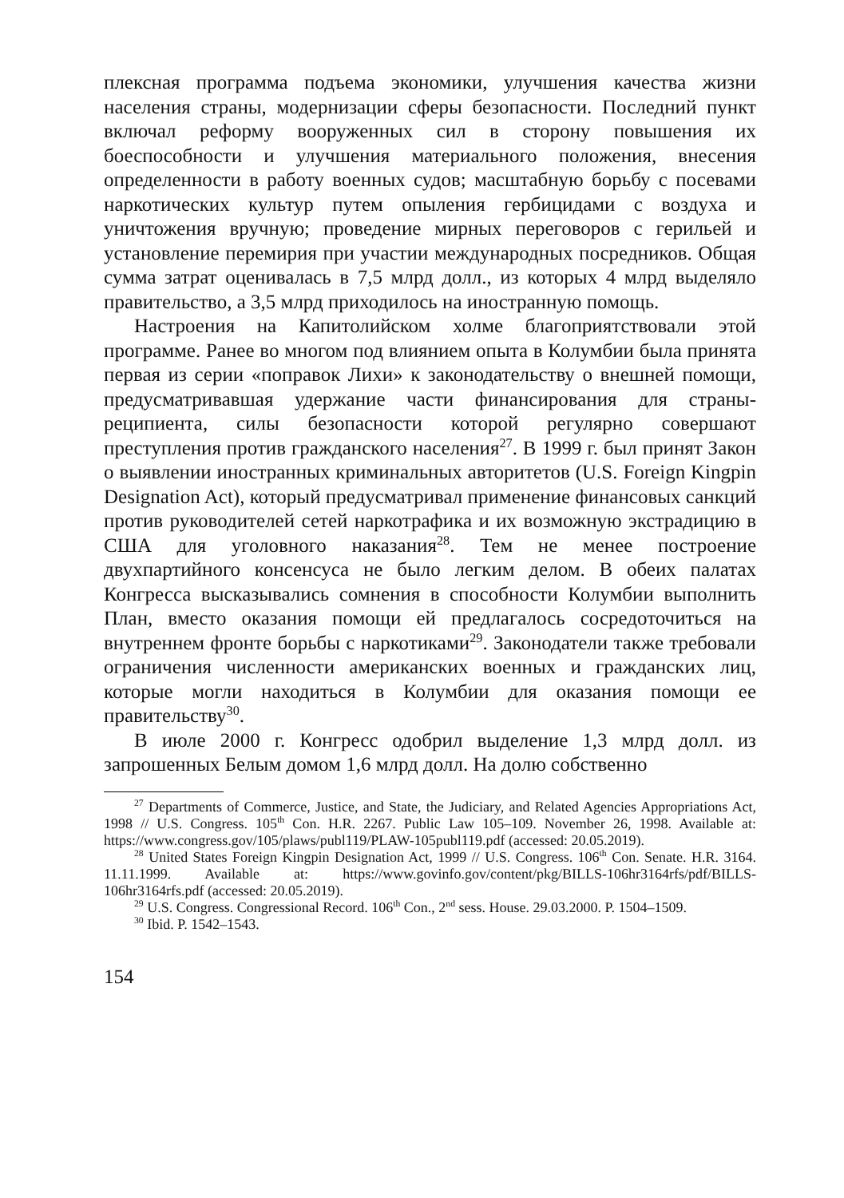плексная программа подъема экономики, улучшения качества жизни населения страны, модернизации сферы безопасности. Последний пункт включал реформу вооруженных сил в сторону повышения их боеспособности и улучшения материального положения, внесения определенности в работу военных судов; масштабную борьбу с посевами наркотических культур путем опыления гербицидами с воздуха и уничтожения вручную; проведение мирных переговоров с герильей и установление перемирия при участии международных посредников. Общая сумма затрат оценивалась в 7,5 млрд долл., из которых 4 млрд выделяло правительство, а 3,5 млрд приходилось на иностранную помощь.
Настроения на Капитолийском холме благоприятствовали этой программе. Ранее во многом под влиянием опыта в Колумбии была принята первая из серии «поправок Лихи» к законодательству о внешней помощи, предусматривавшая удержание части финансирования для страны-реципиента, силы безопасности которой регулярно совершают преступления против гражданского населения<sup>27</sup>. В 1999 г. был принят Закон о выявлении иностранных криминальных авторитетов (U.S. Foreign Kingpin Designation Act), который предусматривал применение финансовых санкций против руководителей сетей наркотрафика и их возможную экстрадицию в США для уголовного наказания<sup>28</sup>. Тем не менее построение двухпартийного консенсуса не было легким делом. В обеих палатах Конгресса высказывались сомнения в способности Колумбии выполнить План, вместо оказания помощи ей предлагалось сосредоточиться на внутреннем фронте борьбы с наркотиками<sup>29</sup>. Законодатели также требовали ограничения численности американских военных и гражданских лиц, которые могли находиться в Колумбии для оказания помощи ее правительству<sup>30</sup>.
В июле 2000 г. Конгресс одобрил выделение 1,3 млрд долл. из запрошенных Белым домом 1,6 млрд долл. На долю собственно
<sup>27</sup> Departments of Commerce, Justice, and State, the Judiciary, and Related Agencies Appropriations Act, 1998 // U.S. Congress. 105<sup>th</sup> Con. H.R. 2267. Public Law 105–109. November 26, 1998. Available at: https://www.congress.gov/105/plaws/publ119/PLAW-105publ119.pdf (accessed: 20.05.2019).
<sup>28</sup> United States Foreign Kingpin Designation Act, 1999 // U.S. Congress. 106<sup>th</sup> Con. Senate. H.R. 3164. 11.11.1999. Available at: https://www.govinfo.gov/content/pkg/BILLS-106hr3164rfs/pdf/BILLS-106hr3164rfs.pdf (accessed: 20.05.2019).
<sup>29</sup> U.S. Congress. Congressional Record. 106<sup>th</sup> Con., 2<sup>nd</sup> sess. House. 29.03.2000. P. 1504–1509.
<sup>30</sup> Ibid. P. 1542–1543.
154